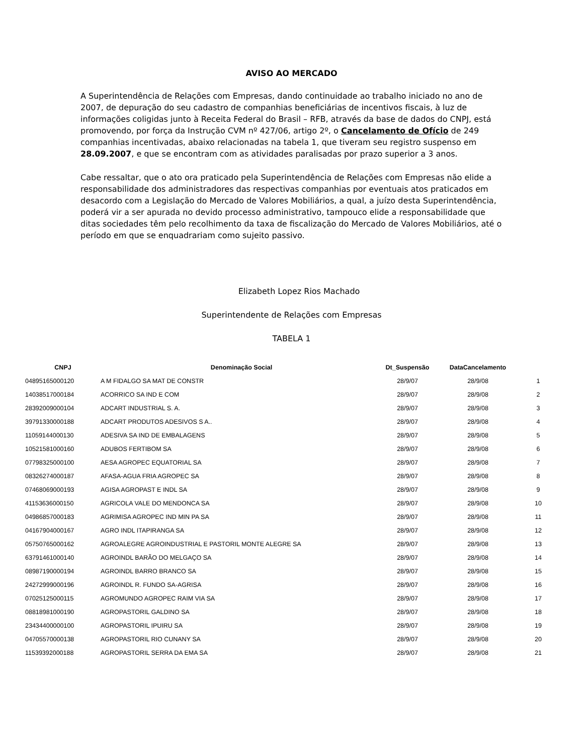AVISO AO MERCADO
A Superintendência de Relações com Empresas, dando continuidade ao trabalho iniciado no ano de 2007, de depuração do seu cadastro de companhias beneficiárias de incentivos fiscais, à luz de informações coligidas junto à Receita Federal do Brasil – RFB, através da base de dados do CNPJ, está promovendo, por força da Instrução CVM nº 427/06, artigo 2º, o Cancelamento de Ofício de 249 companhias incentivadas, abaixo relacionadas na tabela 1, que tiveram seu registro suspenso em 28.09.2007, e que se encontram com as atividades paralisadas por prazo superior a 3 anos.
Cabe ressaltar, que o ato ora praticado pela Superintendência de Relações com Empresas não elide a responsabilidade dos administradores das respectivas companhias por eventuais atos praticados em desacordo com a Legislação do Mercado de Valores Mobiliários, a qual, a juízo desta Superintendência, poderá vir a ser apurada no devido processo administrativo, tampouco elide a responsabilidade que ditas sociedades têm pelo recolhimento da taxa de fiscalização do Mercado de Valores Mobiliários, até o período em que se enquadrariam como sujeito passivo.
Elizabeth Lopez Rios Machado
Superintendente de Relações com Empresas
TABELA 1
| CNPJ | Denominação Social | Dt_Suspensão | DataCancelamento | |
| --- | --- | --- | --- | --- |
| 04895165000120 | A M FIDALGO SA MAT DE CONSTR | 28/9/07 | 28/9/08 | 1 |
| 14038517000184 | ACORRICO SA IND E COM | 28/9/07 | 28/9/08 | 2 |
| 28392009000104 | ADCART INDUSTRIAL S. A. | 28/9/07 | 28/9/08 | 3 |
| 39791330000188 | ADCART PRODUTOS ADESIVOS S A.. | 28/9/07 | 28/9/08 | 4 |
| 11059144000130 | ADESIVA SA IND DE EMBALAGENS | 28/9/07 | 28/9/08 | 5 |
| 10521581000160 | ADUBOS FERTIBOM SA | 28/9/07 | 28/9/08 | 6 |
| 07798325000100 | AESA AGROPEC EQUATORIAL SA | 28/9/07 | 28/9/08 | 7 |
| 08326274000187 | AFASA-AGUA FRIA AGROPEC SA | 28/9/07 | 28/9/08 | 8 |
| 07468069000193 | AGISA AGROPAST E INDL SA | 28/9/07 | 28/9/08 | 9 |
| 41153636000150 | AGRICOLA VALE DO MENDONCA SA | 28/9/07 | 28/9/08 | 10 |
| 04986857000183 | AGRIMISA AGROPEC IND MIN PA SA | 28/9/07 | 28/9/08 | 11 |
| 04167904000167 | AGRO INDL ITAPIRANGA SA | 28/9/07 | 28/9/08 | 12 |
| 05750765000162 | AGROALEGRE AGROINDUSTRIAL E PASTORIL MONTE ALEGRE SA | 28/9/07 | 28/9/08 | 13 |
| 63791461000140 | AGROINDL BARÃO DO MELGAÇO SA | 28/9/07 | 28/9/08 | 14 |
| 08987190000194 | AGROINDL BARRO BRANCO SA | 28/9/07 | 28/9/08 | 15 |
| 24272999000196 | AGROINDL R. FUNDO SA-AGRISA | 28/9/07 | 28/9/08 | 16 |
| 07025125000115 | AGROMUNDO AGROPEC RAIM VIA SA | 28/9/07 | 28/9/08 | 17 |
| 08818981000190 | AGROPASTORIL GALDINO SA | 28/9/07 | 28/9/08 | 18 |
| 23434400000100 | AGROPASTORIL IPUIRU SA | 28/9/07 | 28/9/08 | 19 |
| 04705570000138 | AGROPASTORIL RIO CUNANY SA | 28/9/07 | 28/9/08 | 20 |
| 11539392000188 | AGROPASTORIL SERRA DA EMA SA | 28/9/07 | 28/9/08 | 21 |